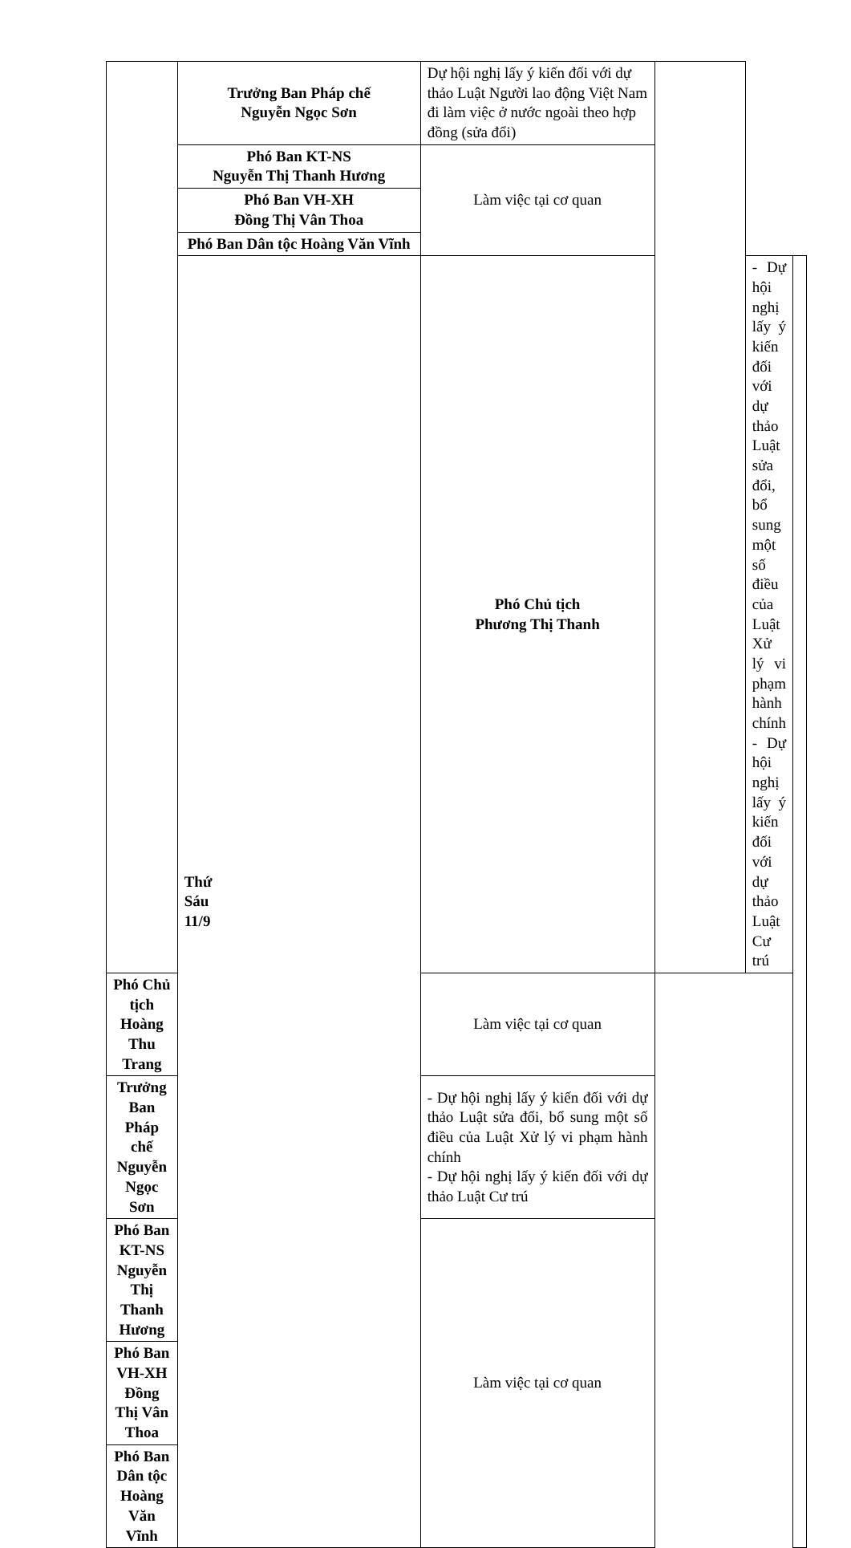| | Trưởng Ban Pháp chế Nguyễn Ngọc Sơn | Dự hội nghị lấy ý kiến đối với dự thảo Luật Người lao động Việt Nam đi làm việc ở nước ngoài theo hợp đồng (sửa đổi) | | | |
| | Phó Ban KT-NS Nguyễn Thị Thanh Hương | Làm việc tại cơ quan | | | |
| | Phó Ban VH-XH Đồng Thị Vân Thoa | | | | |
| | Phó Ban Dân tộc Hoàng Văn Vĩnh | | | | |
| | Thứ Sáu 11/9 | Phó Chủ tịch Phương Thị Thanh | | - Dự hội nghị lấy ý kiến đối với dự thảo Luật sửa đổi, bổ sung một số điều của Luật Xử lý vi phạm hành chính - Dự hội nghị lấy ý kiến đối với dự thảo Luật Cư trú | |
| Phó Chủ tịch Hoàng Thu Trang | | Làm việc tại cơ quan | | | |
| Trưởng Ban Pháp chế Nguyễn Ngọc Sơn | | - Dự hội nghị lấy ý kiến đối với dự thảo Luật sửa đổi, bổ sung một số điều của Luật Xử lý vi phạm hành chính - Dự hội nghị lấy ý kiến đối với dự thảo Luật Cư trú | | | |
| Phó Ban KT-NS Nguyễn Thị Thanh Hương | | Làm việc tại cơ quan | | | |
| Phó Ban VH-XH Đồng Thị Vân Thoa | | | | | |
| Phó Ban Dân tộc Hoàng Văn Vĩnh | | | | | |